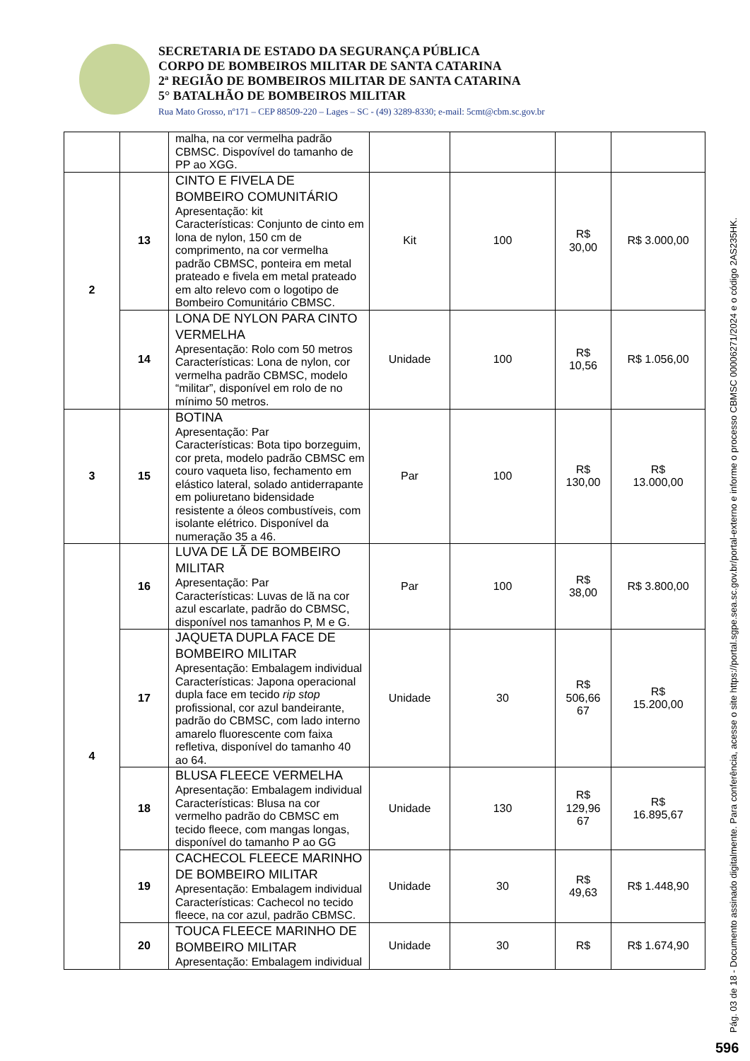SECRETARIA DE ESTADO DA SEGURANÇA PÚBLICA
CORPO DE BOMBEIROS MILITAR DE SANTA CATARINA
2ª REGIÃO DE BOMBEIROS MILITAR DE SANTA CATARINA
5° BATALHÃO DE BOMBEIROS MILITAR
Rua Mato Grosso, nº171 – CEP 88509-220 – Lages – SC - (49) 3289-8330; e-mail: 5cmt@cbm.sc.gov.br
| | | malha, na cor vermelha padrão CBMSC. Dispovível do tamanho de PP ao XGG. | | | | |
| 2 | 13 | CINTO E FIVELA DE BOMBEIRO COMUNITÁRIO Apresentação: kit Características: Conjunto de cinto em lona de nylon, 150 cm de comprimento, na cor vermelha padrão CBMSC, ponteira em metal prateado e fivela em metal prateado em alto relevo com o logotipo de Bombeiro Comunitário CBMSC. | Kit | 100 | R$ 30,00 | R$ 3.000,00 |
| | 14 | LONA DE NYLON PARA CINTO VERMELHA Apresentação: Rolo com 50 metros Características: Lona de nylon, cor vermelha padrão CBMSC, modelo “militar”, disponível em rolo de no mínimo 50 metros. | Unidade | 100 | R$ 10,56 | R$ 1.056,00 |
| 3 | 15 | BOTINA Apresentação: Par Características: Bota tipo borzeguim, cor preta, modelo padrão CBMSC em couro vaqueta liso, fechamento em elástico lateral, solado antiderrapante em poliuretano bidensidade resistente a óleos combustíveis, com isolante elétrico. Disponível da numeração 35 a 46. | Par | 100 | R$ 130,00 | R$ 13.000,00 |
| 4 | 16 | LUVA DE LÃ DE BOMBEIRO MILITAR Apresentação: Par Características: Luvas de lã na cor azul escarlate, padrão do CBMSC, disponível nos tamanhos P, M e G. | Par | 100 | R$ 38,00 | R$ 3.800,00 |
| | 17 | JAQUETA DUPLA FACE DE BOMBEIRO MILITAR Apresentação: Embalagem individual Características: Japona operacional dupla face em tecido rip stop profissional, cor azul bandeirante, padrão do CBMSC, com lado interno amarelo fluorescente com faixa refletiva, disponível do tamanho 40 ao 64. | Unidade | 30 | R$ 506,66 67 | R$ 15.200,00 |
| | 18 | BLUSA FLEECE VERMELHA Apresentação: Embalagem individual Características: Blusa na cor vermelho padrão do CBMSC em tecido fleece, com mangas longas, disponível do tamanho P ao GG | Unidade | 130 | R$ 129,96 67 | R$ 16.895,67 |
| | 19 | CACHECOL FLEECE MARINHO DE BOMBEIRO MILITAR Apresentação: Embalagem individual Características: Cachecol no tecido fleece, na cor azul, padrão CBMSC. | Unidade | 30 | R$ 49,63 | R$ 1.448,90 |
| | 20 | TOUCA FLEECE MARINHO DE BOMBEIRO MILITAR Apresentação: Embalagem individual | Unidade | 30 | R$ | R$ 1.674,90 |
Pág. 03 de 18 - Documento assinado digitalmente. Para conferência, acesse o site https://portal.sgpe.sea.sc.gov.br/portal-externo e informe o processo CBMSC 00006271/2024 e o código 2AS235HK.
596